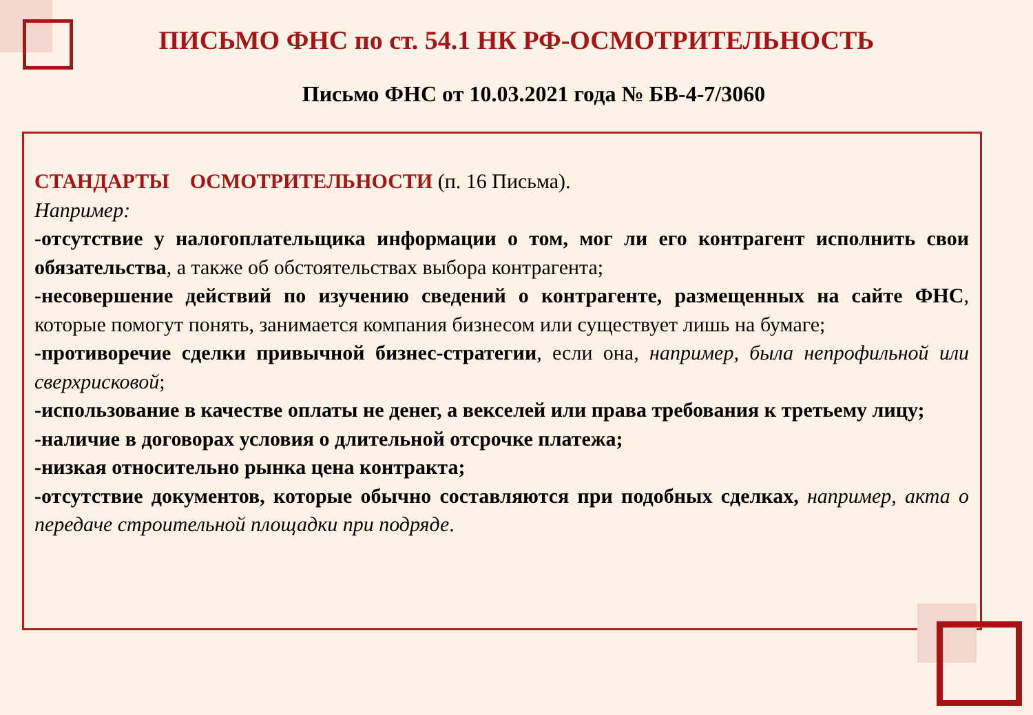ПИСЬМО ФНС по ст. 54.1 НК РФ-ОСМОТРИТЕЛЬНОСТЬ
Письмо ФНС от 10.03.2021 года № БВ-4-7/3060
СТАНДАРТЫ ОСМОТРИТЕЛЬНОСТИ (п. 16 Письма).
Например:
-отсутствие у налогоплательщика информации о том, мог ли его контрагент исполнить свои обязательства, а также об обстоятельствах выбора контрагента;
-несовершение действий по изучению сведений о контрагенте, размещенных на сайте ФНС, которые помогут понять, занимается компания бизнесом или существует лишь на бумаге;
-противоречие сделки привычной бизнес-стратегии, если она, например, была непрофильной или сверхрисковой;
-использование в качестве оплаты не денег, а векселей или права требования к третьему лицу;
-наличие в договорах условия о длительной отсрочке платежа;
-низкая относительно рынка цена контракта;
-отсутствие документов, которые обычно составляются при подобных сделках, например, акта о передаче строительной площадки при подряде.